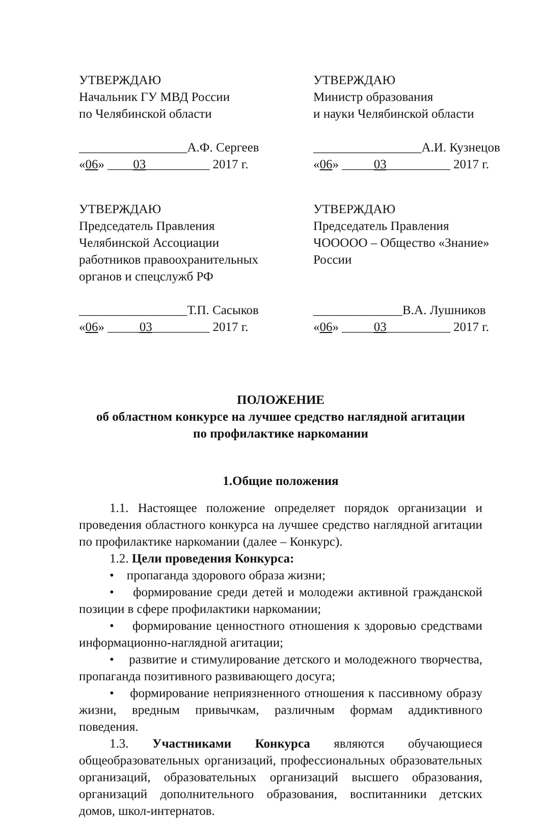УТВЕРЖДАЮ
Начальник ГУ МВД России
по Челябинской области
_________________А.Ф. Сергеев
«06» ____03__________ 2017 г.
УТВЕРЖДАЮ
Министр образования
и науки Челябинской области
_________________А.И. Кузнецов
«06» _____03__________ 2017 г.
УТВЕРЖДАЮ
Председатель Правления
Челябинской Ассоциации
работников правоохранительных
органов и спецслужб РФ
_________________Т.П. Сасыков
«06» _____03_________ 2017 г.
УТВЕРЖДАЮ
Председатель Правления
ЧООООО – Общество «Знание»
России
______________В.А. Лушников
«06» _____03__________ 2017 г.
ПОЛОЖЕНИЕ
об областном конкурсе на лучшее средство наглядной агитации
по профилактике наркомании
1.Общие положения
1.1. Настоящее положение определяет порядок организации и проведения областного конкурса на лучшее средство наглядной агитации по профилактике наркомании (далее – Конкурс).
1.2. Цели проведения Конкурса:
• пропаганда здорового образа жизни;
• формирование среди детей и молодежи активной гражданской позиции в сфере профилактики наркомании;
• формирование ценностного отношения к здоровью средствами информационно-наглядной агитации;
• развитие и стимулирование детского и молодежного творчества, пропаганда позитивного развивающего досуга;
• формирование неприязненного отношения к пассивному образу жизни, вредным привычкам, различным формам аддиктивного поведения.
1.3. Участниками Конкурса являются обучающиеся общеобразовательных организаций, профессиональных образовательных организаций, образовательных организаций высшего образования, организаций дополнительного образования, воспитанники детских домов, школ-интернатов.